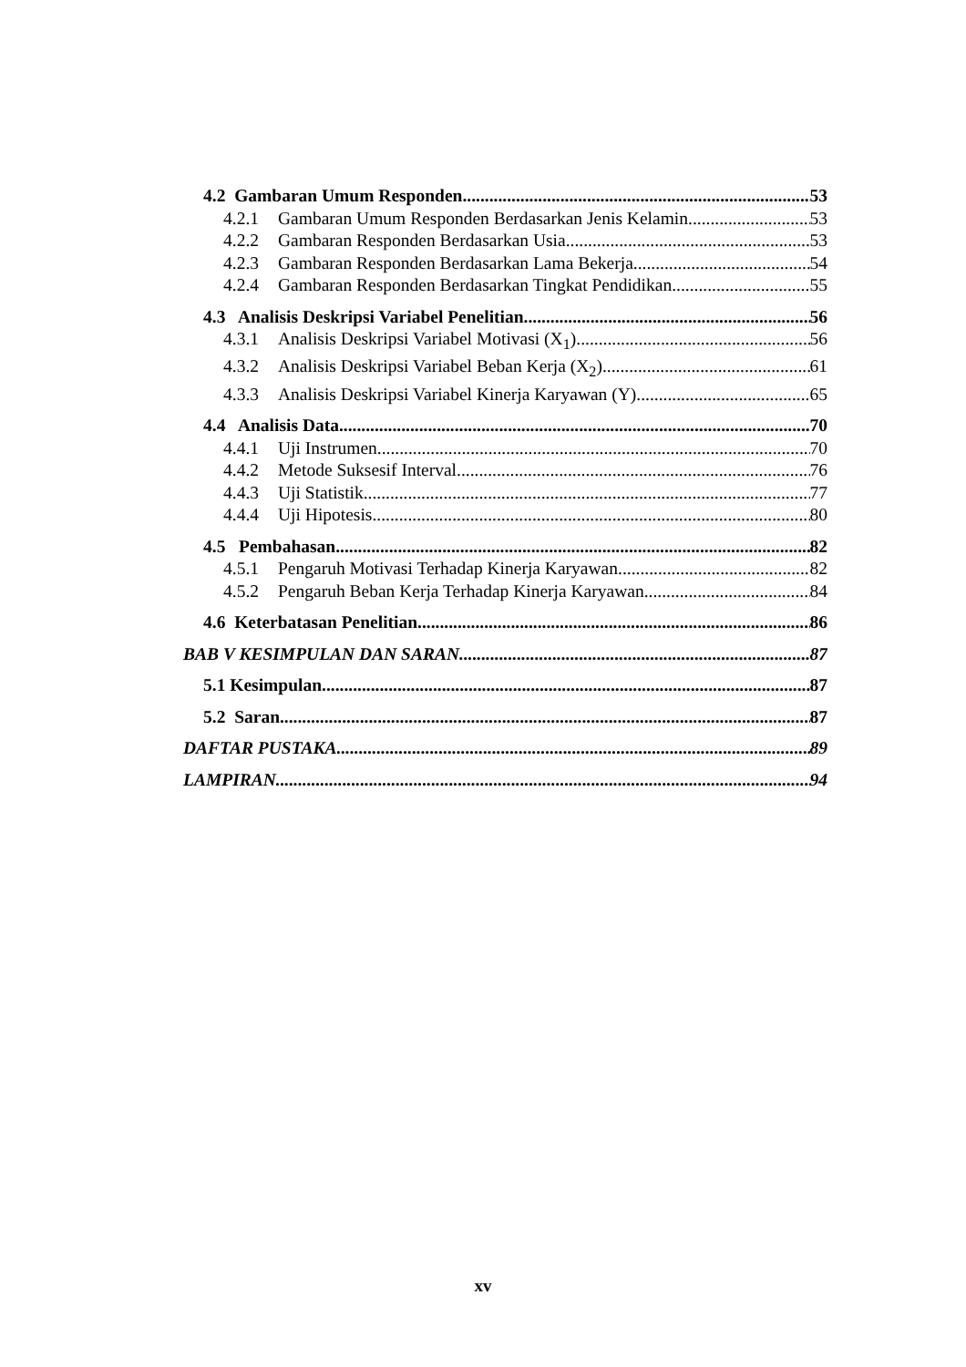4.2 Gambaran Umum Responden 53
4.2.1 Gambaran Umum Responden Berdasarkan Jenis Kelamin 53
4.2.2 Gambaran Responden Berdasarkan Usia 53
4.2.3 Gambaran Responden Berdasarkan Lama Bekerja 54
4.2.4 Gambaran Responden Berdasarkan Tingkat Pendidikan 55
4.3 Analisis Deskripsi Variabel Penelitian 56
4.3.1 Analisis Deskripsi Variabel Motivasi (X<sub>1</sub>) 56
4.3.2 Analisis Deskripsi Variabel Beban Kerja (X<sub>2</sub>) 61
4.3.3 Analisis Deskripsi Variabel Kinerja Karyawan (Y) 65
4.4 Analisis Data 70
4.4.1 Uji Instrumen 70
4.4.2 Metode Suksesif Interval 76
4.4.3 Uji Statistik 77
4.4.4 Uji Hipotesis 80
4.5 Pembahasan 82
4.5.1 Pengaruh Motivasi Terhadap Kinerja Karyawan 82
4.5.2 Pengaruh Beban Kerja Terhadap Kinerja Karyawan 84
4.6 Keterbatasan Penelitian 86
BAB V KESIMPULAN DAN SARAN 87
5.1 Kesimpulan 87
5.2 Saran 87
DAFTAR PUSTAKA 89
LAMPIRAN 94
xv